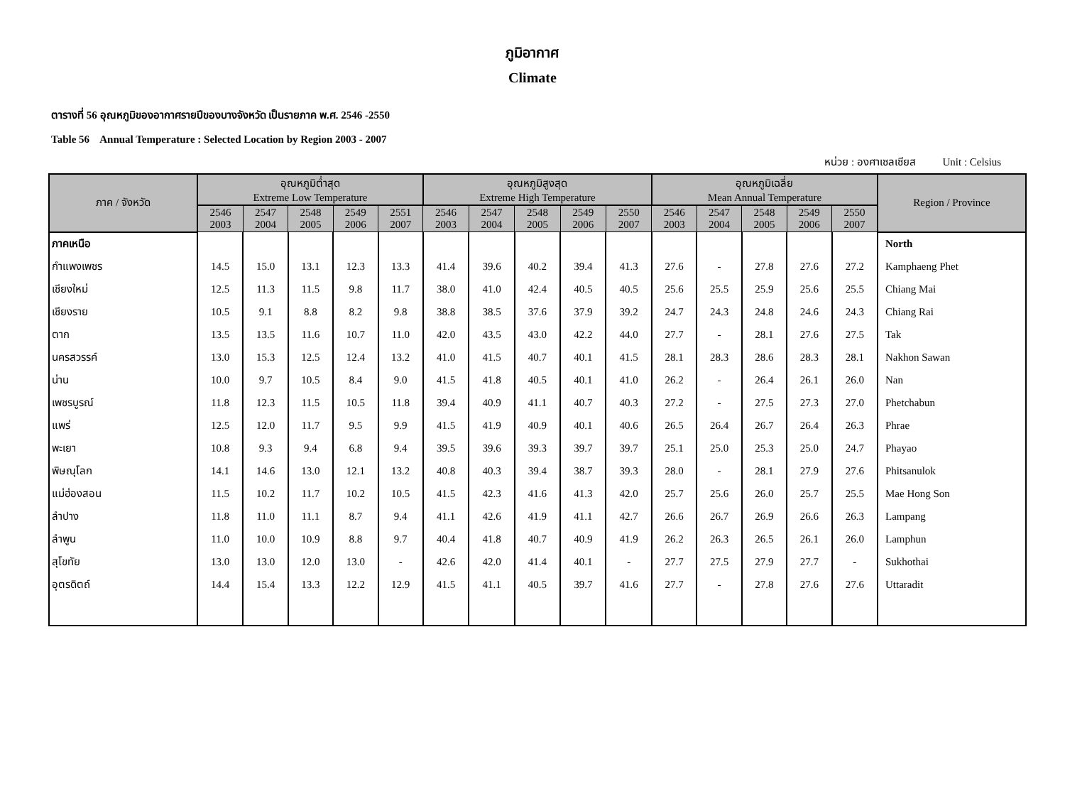ภูมิอากาศ
Climate
ตารางที่ 56 อุณหภูมิของอากาศรายปีของบางจังหวัด เป็นรายภาค พ.ศ. 2546 -2550
Table 56 Annual Temperature : Selected Location by Region 2003 - 2007
หน่วย : องศาเซลเซียส Unit : Celsius
| ภาค / จังหวัด | อุณหภูมิต่ำสุด Extreme Low Temperature | | | | | อุณหภูมิสูงสุด Extreme High Temperature | | | | | อุณหภูมิเฉลี่ย Mean Annual Temperature | | | | | Region / Province |
| --- | --- | --- | --- | --- | --- | --- | --- | --- | --- | --- | --- | --- | --- | --- | --- | --- |
| | 2546 2003 | 2547 2004 | 2548 2005 | 2549 2006 | 2551 2007 | 2546 2003 | 2547 2004 | 2548 2005 | 2549 2006 | 2550 2007 | 2546 2003 | 2547 2004 | 2548 2005 | 2549 2006 | 2550 2007 | |
| ภาคเหนือ | | | | | | | | | | | | | | | | North |
| กำแพงเพชร | 14.5 | 15.0 | 13.1 | 12.3 | 13.3 | 41.4 | 39.6 | 40.2 | 39.4 | 41.3 | 27.6 | - | 27.8 | 27.6 | 27.2 | Kamphaeng Phet |
| เชียงใหม่ | 12.5 | 11.3 | 11.5 | 9.8 | 11.7 | 38.0 | 41.0 | 42.4 | 40.5 | 40.5 | 25.6 | 25.5 | 25.9 | 25.6 | 25.5 | Chiang Mai |
| เชียงราย | 10.5 | 9.1 | 8.8 | 8.2 | 9.8 | 38.8 | 38.5 | 37.6 | 37.9 | 39.2 | 24.7 | 24.3 | 24.8 | 24.6 | 24.3 | Chiang Rai |
| ตาก | 13.5 | 13.5 | 11.6 | 10.7 | 11.0 | 42.0 | 43.5 | 43.0 | 42.2 | 44.0 | 27.7 | - | 28.1 | 27.6 | 27.5 | Tak |
| นครสวรรค์ | 13.0 | 15.3 | 12.5 | 12.4 | 13.2 | 41.0 | 41.5 | 40.7 | 40.1 | 41.5 | 28.1 | 28.3 | 28.6 | 28.3 | 28.1 | Nakhon Sawan |
| น่าน | 10.0 | 9.7 | 10.5 | 8.4 | 9.0 | 41.5 | 41.8 | 40.5 | 40.1 | 41.0 | 26.2 | - | 26.4 | 26.1 | 26.0 | Nan |
| เพชรบูรณ์ | 11.8 | 12.3 | 11.5 | 10.5 | 11.8 | 39.4 | 40.9 | 41.1 | 40.7 | 40.3 | 27.2 | - | 27.5 | 27.3 | 27.0 | Phetchabun |
| แพร่ | 12.5 | 12.0 | 11.7 | 9.5 | 9.9 | 41.5 | 41.9 | 40.9 | 40.1 | 40.6 | 26.5 | 26.4 | 26.7 | 26.4 | 26.3 | Phrae |
| พะเยา | 10.8 | 9.3 | 9.4 | 6.8 | 9.4 | 39.5 | 39.6 | 39.3 | 39.7 | 39.7 | 25.1 | 25.0 | 25.3 | 25.0 | 24.7 | Phayao |
| พิษณุโลก | 14.1 | 14.6 | 13.0 | 12.1 | 13.2 | 40.8 | 40.3 | 39.4 | 38.7 | 39.3 | 28.0 | - | 28.1 | 27.9 | 27.6 | Phitsanulok |
| แม่ฮ่องสอน | 11.5 | 10.2 | 11.7 | 10.2 | 10.5 | 41.5 | 42.3 | 41.6 | 41.3 | 42.0 | 25.7 | 25.6 | 26.0 | 25.7 | 25.5 | Mae Hong Son |
| ลำปาง | 11.8 | 11.0 | 11.1 | 8.7 | 9.4 | 41.1 | 42.6 | 41.9 | 41.1 | 42.7 | 26.6 | 26.7 | 26.9 | 26.6 | 26.3 | Lampang |
| ลำพูน | 11.0 | 10.0 | 10.9 | 8.8 | 9.7 | 40.4 | 41.8 | 40.7 | 40.9 | 41.9 | 26.2 | 26.3 | 26.5 | 26.1 | 26.0 | Lamphun |
| สุโขทัย | 13.0 | 13.0 | 12.0 | 13.0 | - | 42.6 | 42.0 | 41.4 | 40.1 | - | 27.7 | 27.5 | 27.9 | 27.7 | - | Sukhothai |
| อุตรดิตถ์ | 14.4 | 15.4 | 13.3 | 12.2 | 12.9 | 41.5 | 41.1 | 40.5 | 39.7 | 41.6 | 27.7 | - | 27.8 | 27.6 | 27.6 | Uttaradit |